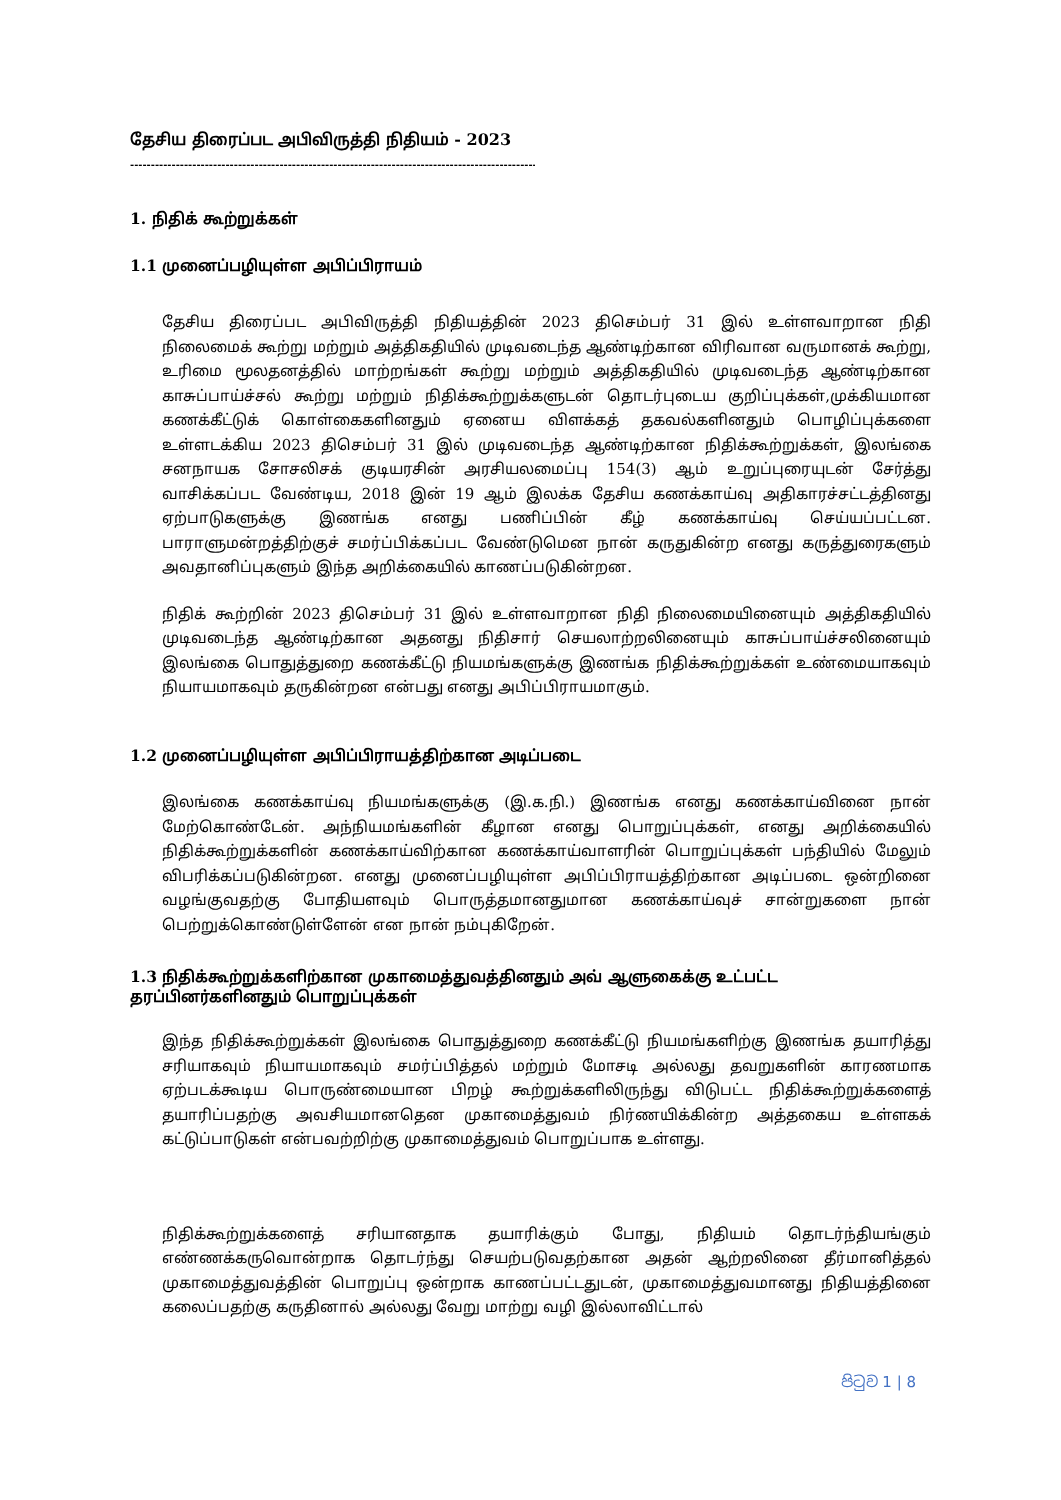தேசிய திரைப்பட அபிவிருத்தி நிதியம் - 2023
------------------------------------------------------------------------------------------------------
1. நிதிக் கூற்றுக்கள்
1.1 முனைப்பழியுள்ள அபிப்பிராயம்
தேசிய திரைப்பட அபிவிருத்தி நிதியத்தின் 2023 திசெம்பர் 31 இல் உள்ளவாறான நிதி நிலைமைக் கூற்று மற்றும் அத்திகதியில் முடிவடைந்த ஆண்டிற்கான விரிவான வருமானக் கூற்று, உரிமை மூலதனத்தில் மாற்றங்கள் கூற்று மற்றும் அத்திகதியில் முடிவடைந்த ஆண்டிற்கான காசுப்பாய்ச்சல் கூற்று மற்றும் நிதிக்கூற்றுக்களுடன் தொடர்புடைய குறிப்புக்கள்,முக்கியமான கணக்கீட்டுக் கொள்கைகளினதும் ஏனைய விளக்கத் தகவல்களினதும் பொழிப்புக்களை உள்ளடக்கிய 2023 திசெம்பர் 31 இல் முடிவடைந்த ஆண்டிற்கான நிதிக்கூற்றுக்கள், இலங்கை சனநாயக சோசலிசக் குடியரசின் அரசியலமைப்பு 154(3) ஆம் உறுப்புரையுடன் சேர்த்து வாசிக்கப்பட வேண்டிய, 2018 இன் 19 ஆம் இலக்க தேசிய கணக்காய்வு அதிகாரச்சட்டத்தினது ஏற்பாடுகளுக்கு இணங்க எனது பணிப்பின் கீழ் கணக்காய்வு செய்யப்பட்டன. பாராளுமன்றத்திற்குச் சமர்ப்பிக்கப்பட வேண்டுமென நான் கருதுகின்ற எனது கருத்துரைகளும் அவதானிப்புகளும் இந்த அறிக்கையில் காணப்படுகின்றன.
நிதிக் கூற்றின் 2023 திசெம்பர் 31 இல் உள்ளவாறான நிதி நிலைமையினையும் அத்திகதியில் முடிவடைந்த ஆண்டிற்கான அதனது நிதிசார் செயலாற்றலினையும் காசுப்பாய்ச்சலினையும் இலங்கை பொதுத்துறை கணக்கீட்டு நியமங்களுக்கு இணங்க நிதிக்கூற்றுக்கள் உண்மையாகவும் நியாயமாகவும் தருகின்றன என்பது எனது அபிப்பிராயமாகும்.
1.2 முனைப்பழியுள்ள அபிப்பிராயத்திற்கான அடிப்படை
இலங்கை கணக்காய்வு நியமங்களுக்கு (இ.க.நி.) இணங்க எனது கணக்காய்வினை நான் மேற்கொண்டேன். அந்நியமங்களின் கீழான எனது பொறுப்புக்கள், எனது அறிக்கையில் நிதிக்கூற்றுக்களின் கணக்காய்விற்கான கணக்காய்வாளரின் பொறுப்புக்கள் பந்தியில் மேலும் விபரிக்கப்படுகின்றன. எனது முனைப்பழியுள்ள அபிப்பிராயத்திற்கான அடிப்படை ஒன்றினை வழங்குவதற்கு போதியளவும் பொருத்தமானதுமான கணக்காய்வுச் சான்றுகளை நான் பெற்றுக்கொண்டுள்ளேன் என நான் நம்புகிறேன்.
1.3 நிதிக்கூற்றுக்களிற்கான முகாமைத்துவத்தினதும் அவ் ஆளுகைக்கு உட்பட்ட தரப்பினர்களினதும் பொறுப்புக்கள்
இந்த நிதிக்கூற்றுக்கள் இலங்கை பொதுத்துறை கணக்கீட்டு நியமங்களிற்கு இணங்க தயாரித்து சரியாகவும் நியாயமாகவும் சமர்ப்பித்தல் மற்றும் மோசடி அல்லது தவறுகளின் காரணமாக ஏற்படக்கூடிய பொருண்மையான பிறழ் கூற்றுக்களிலிருந்து விடுபட்ட நிதிக்கூற்றுக்களைத் தயாரிப்பதற்கு அவசியமானதென முகாமைத்துவம் நிர்ணயிக்கின்ற அத்தகைய உள்ளகக் கட்டுப்பாடுகள் என்பவற்றிற்கு முகாமைத்துவம் பொறுப்பாக உள்ளது.
நிதிக்கூற்றுக்களைத் சரியானதாக தயாரிக்கும் போது, நிதியம் தொடர்ந்தியங்கும் எண்ணக்கருவொன்றாக தொடர்ந்து செயற்படுவதற்கான அதன் ஆற்றலினை தீர்மானித்தல் முகாமைத்துவத்தின் பொறுப்பு ஒன்றாக காணப்பட்டதுடன், முகாமைத்துவமானது நிதியத்தினை கலைப்பதற்கு கருதினால் அல்லது வேறு மாற்று வழி இல்லாவிட்டால்
පිටුව 1 | 8